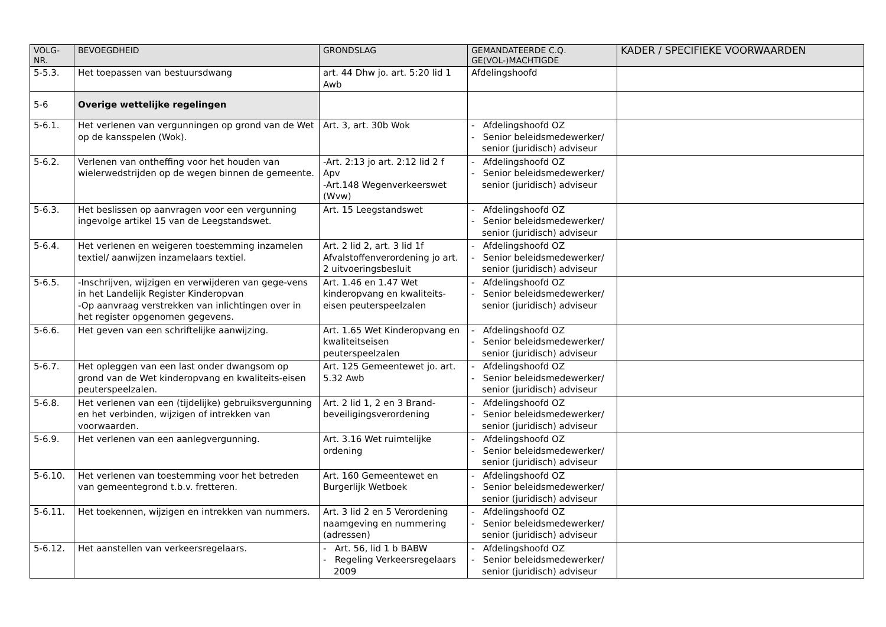| VOLG- NR. | BEVOEGDHEID | GRONDSLAG | GEMANDATEERDE C.Q. GE(VOL-)MACHTIGDE | KADER / SPECIFIEKE VOORWAARDEN |
| --- | --- | --- | --- | --- |
| 5-5.3. | Het toepassen van bestuursdwang | art. 44 Dhw jo. art. 5:20 lid 1 Awb | Afdelingshoofd | |
| 5-6 | Overige wettelijke regelingen | | | |
| 5-6.1. | Het verlenen van vergunningen op grond van de Wet op de kansspelen (Wok). | Art. 3, art. 30b Wok | - Afdelingshoofd OZ - Senior beleidsmedewerker/ senior (juridisch) adviseur | |
| 5-6.2. | Verlenen van ontheffing voor het houden van wielerwedstrijden op de wegen binnen de gemeente. | -Art. 2:13 jo art. 2:12 lid 2 f Apv -Art.148 Wegenverkeerswet (Wvw) | - Afdelingshoofd OZ - Senior beleidsmedewerker/ senior (juridisch) adviseur | |
| 5-6.3. | Het beslissen op aanvragen voor een vergunning ingevolge artikel 15 van de Leegstandswet. | Art. 15 Leegstandswet | - Afdelingshoofd OZ - Senior beleidsmedewerker/ senior (juridisch) adviseur | |
| 5-6.4. | Het verlenen en weigeren toestemming inzamelen textiel/ aanwijzen inzamelaars textiel. | Art. 2 lid 2, art. 3 lid 1f Afvalstoffenverordening jo art. 2 uitvoeringsbesluit | - Afdelingshoofd OZ - Senior beleidsmedewerker/ senior (juridisch) adviseur | |
| 5-6.5. | -Inschrijven, wijzigen en verwijderen van gege-vens in het Landelijk Register Kinderopvan -Op aanvraag verstrekken van inlichtingen over in het register opgenomen gegevens. | Art. 1.46 en 1.47 Wet kinderopvang en kwaliteits-eisen peuterspeelzalen | - Afdelingshoofd OZ - Senior beleidsmedewerker/ senior (juridisch) adviseur | |
| 5-6.6. | Het geven van een schriftelijke aanwijzing. | Art. 1.65 Wet Kinderopvang en kwaliteitseisen peuterspeelzalen | - Afdelingshoofd OZ - Senior beleidsmedewerker/ senior (juridisch) adviseur | |
| 5-6.7. | Het opleggen van een last onder dwangsom op grond van de Wet kinderopvang en kwaliteits-eisen peuterspeelzalen. | Art. 125 Gemeentewet jo. art. 5.32 Awb | - Afdelingshoofd OZ - Senior beleidsmedewerker/ senior (juridisch) adviseur | |
| 5-6.8. | Het verlenen van een (tijdelijke) gebruiksvergunning en het verbinden, wijzigen of intrekken van voorwaarden. | Art. 2 lid 1, 2 en 3 Brand-beveiligingsverordening | - Afdelingshoofd OZ - Senior beleidsmedewerker/ senior (juridisch) adviseur | |
| 5-6.9. | Het verlenen van een aanlegvergunning. | Art. 3.16 Wet ruimtelijke ordening | - Afdelingshoofd OZ - Senior beleidsmedewerker/ senior (juridisch) adviseur | |
| 5-6.10. | Het verlenen van toestemming voor het betreden van gemeentegrond t.b.v. fretteren. | Art. 160 Gemeentewet en Burgerlijk Wetboek | - Afdelingshoofd OZ - Senior beleidsmedewerker/ senior (juridisch) adviseur | |
| 5-6.11. | Het toekennen, wijzigen en intrekken van nummers. | Art. 3 lid 2 en 5 Verordening naamgeving en nummering (adressen) | - Afdelingshoofd OZ - Senior beleidsmedewerker/ senior (juridisch) adviseur | |
| 5-6.12. | Het aanstellen van verkeersregelaars. | - Art. 56, lid 1 b BABW - Regeling Verkeersregelaars 2009 | - Afdelingshoofd OZ - Senior beleidsmedewerker/ senior (juridisch) adviseur | |